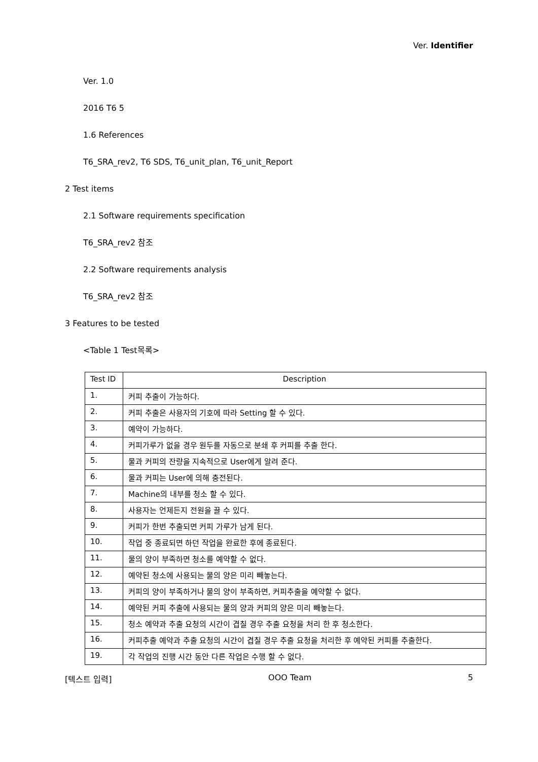Ver. Identifier
Ver. 1.0
2016 T6 5
1.6 References
T6_SRA_rev2, T6 SDS, T6_unit_plan, T6_unit_Report
2 Test items
2.1 Software requirements specification
T6_SRA_rev2 참조
2.2 Software requirements analysis
T6_SRA_rev2 참조
3 Features to be tested
<Table 1 Test목록>
| Test ID | Description |
| --- | --- |
| 1. | 커피 추출이 가능하다. |
| 2. | 커피 추출은 사용자의 기호에 따라 Setting 할 수 있다. |
| 3. | 예약이 가능하다. |
| 4. | 커피가루가 없을 경우 원두를 자동으로 분쇄 후 커피를 추출 한다. |
| 5. | 물과 커피의 잔량을 지속적으로 User에게 알려 준다. |
| 6. | 물과 커피는 User에 의해 충전된다. |
| 7. | Machine의 내부를 청소 할 수 있다. |
| 8. | 사용자는 언제든지 전원을 끌 수 있다. |
| 9. | 커피가 한번 추출되면 커피 가루가 남게 된다. |
| 10. | 작업 중 종료되면 하던 작업을 완료한 후에 종료된다. |
| 11. | 물의 양이 부족하면 청소를 예약할 수 없다. |
| 12. | 예약된 청소에 사용되는 물의 양은 미리 빼놓는다. |
| 13. | 커피의 양이 부족하거나 물의 양이 부족하면, 커피추출을 예약할 수 없다. |
| 14. | 예약된 커피 추출에 사용되는 물의 양과 커피의 양은 미리 빼놓는다. |
| 15. | 청소 예약과 추출 요청의 시간이 겹칠 경우 추출 요청을 처리 한 후 청소한다. |
| 16. | 커피추출 예약과 추출 요청의 시간이 겹칠 경우 추출 요청을 처리한 후 예약된 커피를 추출한다. |
| 19. | 각 작업의 진행 시간 동안 다른 작업은 수행 할 수 없다. |
[텍스트 입력] OOO Team 5